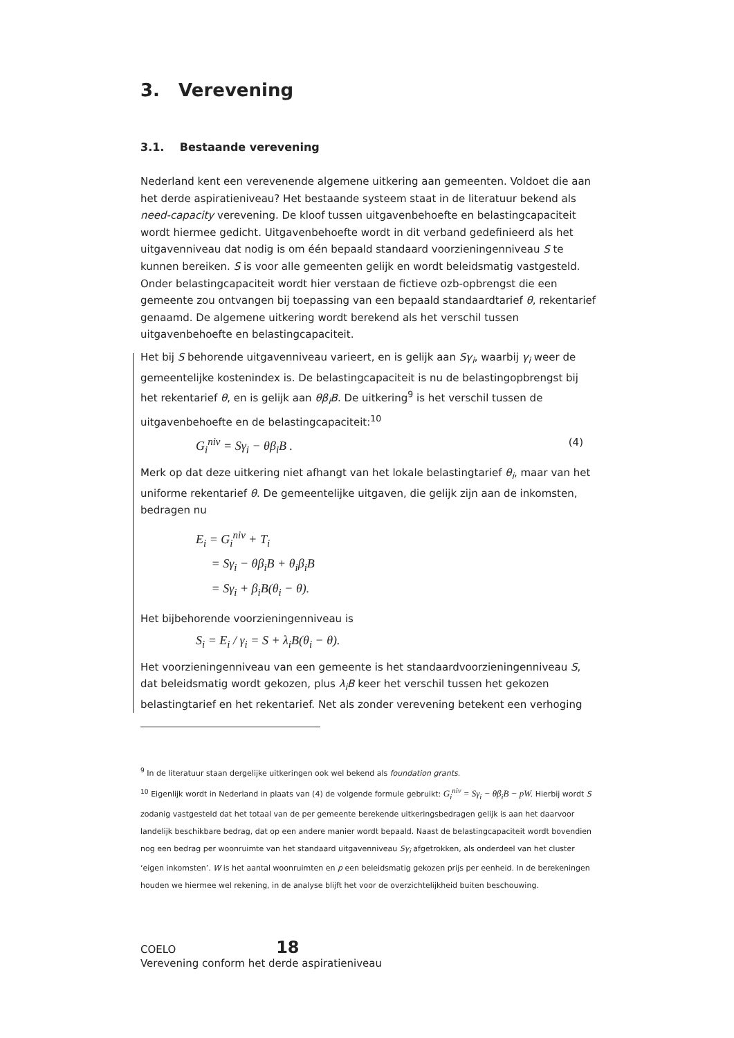3. Verevening
3.1. Bestaande verevening
Nederland kent een verevenende algemene uitkering aan gemeenten. Voldoet die aan het derde aspiratieniveau? Het bestaande systeem staat in de literatuur bekend als need-capacity verevening. De kloof tussen uitgavenbehoefte en belastingcapaciteit wordt hiermee gedicht. Uitgavenbehoefte wordt in dit verband gedefinieerd als het uitgavenniveau dat nodig is om één bepaald standaard voorzieningenniveau S te kunnen bereiken. S is voor alle gemeenten gelijk en wordt beleidsmatig vastgesteld. Onder belastingcapaciteit wordt hier verstaan de fictieve ozb-opbrengst die een gemeente zou ontvangen bij toepassing van een bepaald standaardtarief θ, rekentarief genaamd. De algemene uitkering wordt berekend als het verschil tussen uitgavenbehoefte en belastingcapaciteit.
Het bij S behorende uitgavenniveau varieert, en is gelijk aan Sγ<sub>i</sub>, waarbij γ<sub>i</sub> weer de gemeentelijke kostenindex is. De belastingcapaciteit is nu de belastingopbrengst bij het rekentarief θ, en is gelijk aan θβ<sub>i</sub>B. De uitkering<sup>9</sup> is het verschil tussen de uitgavenbehoefte en de belastingcapaciteit:<sup>10</sup>
G<sub>i</sub><sup>niv</sup> = Sγ<sub>i</sub> − θβ<sub>i</sub>B . (4)
Merk op dat deze uitkering niet afhangt van het lokale belastingtarief θ<sub>i</sub>, maar van het uniforme rekentarief θ. De gemeentelijke uitgaven, die gelijk zijn aan de inkomsten, bedragen nu
E<sub>i</sub> = G<sub>i</sub><sup>niv</sup> + T<sub>i</sub>
= Sγ<sub>i</sub> − θβ<sub>i</sub>B + θ<sub>i</sub>β<sub>i</sub>B
= Sγ<sub>i</sub> + β<sub>i</sub>B(θ<sub>i</sub> − θ).
Het bijbehorende voorzieningenniveau is
S<sub>i</sub> = E<sub>i</sub> / γ<sub>i</sub> = S + λ<sub>i</sub>B(θ<sub>i</sub> − θ).
Het voorzieningenniveau van een gemeente is het standaardvoorzieningenniveau S, dat beleidsmatig wordt gekozen, plus λ<sub>i</sub>B keer het verschil tussen het gekozen belastingtarief en het rekentarief. Net als zonder verevening betekent een verhoging
<sup>9</sup> In de literatuur staan dergelijke uitkeringen ook wel bekend als foundation grants.
<sup>10</sup> Eigenlijk wordt in Nederland in plaats van (4) de volgende formule gebruikt: G<sub>i</sub><sup>niv</sup> = Sγ<sub>i</sub> − θβ<sub>i</sub>B − pW. Hierbij wordt S zodanig vastgesteld dat het totaal van de per gemeente berekende uitkeringsbedragen gelijk is aan het daarvoor landelijk beschikbare bedrag, dat op een andere manier wordt bepaald. Naast de belastingcapaciteit wordt bovendien nog een bedrag per woonruimte van het standaard uitgavenniveau Sγ<sub>i</sub> afgetrokken, als onderdeel van het cluster ‘eigen inkomsten’. W is het aantal woonruimten en p een beleidsmatig gekozen prijs per eenheid. In de berekeningen houden we hiermee wel rekening, in de analyse blijft het voor de overzichtelijkheid buiten beschouwing.
COELO 18
Verevening conform het derde aspiratieniveau